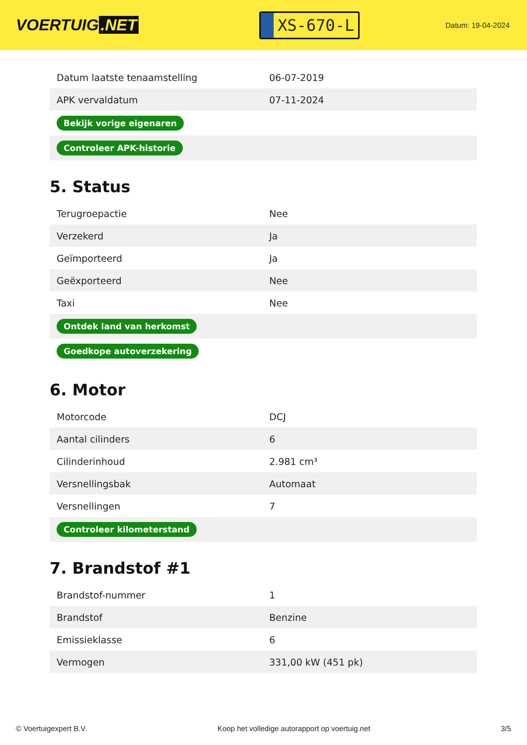VOERTUIG.NET
XS-670-L
Datum: 19-04-2024
| Datum laatste tenaamstelling | 06-07-2019 |
| APK vervaldatum | 07-11-2024 |
| Bekijk vorige eigenaren | |
| Controleer APK-historie | |
5. Status
| Terugroepactie | Nee |
| Verzekerd | Ja |
| Geïmporteerd | Ja |
| Geëxporteerd | Nee |
| Taxi | Nee |
| Ontdek land van herkomst | |
| Goedkope autoverzekering | |
6. Motor
| Motorcode | DCJ |
| Aantal cilinders | 6 |
| Cilinderinhoud | 2.981 cm³ |
| Versnellingsbak | Automaat |
| Versnellingen | 7 |
| Controleer kilometerstand | |
7. Brandstof #1
| Brandstof-nummer | 1 |
| Brandstof | Benzine |
| Emissieklasse | 6 |
| Vermogen | 331,00 kW (451 pk) |
© Voertuigexpert B.V. Koop het volledige autorapport op voertuig.net 3/5